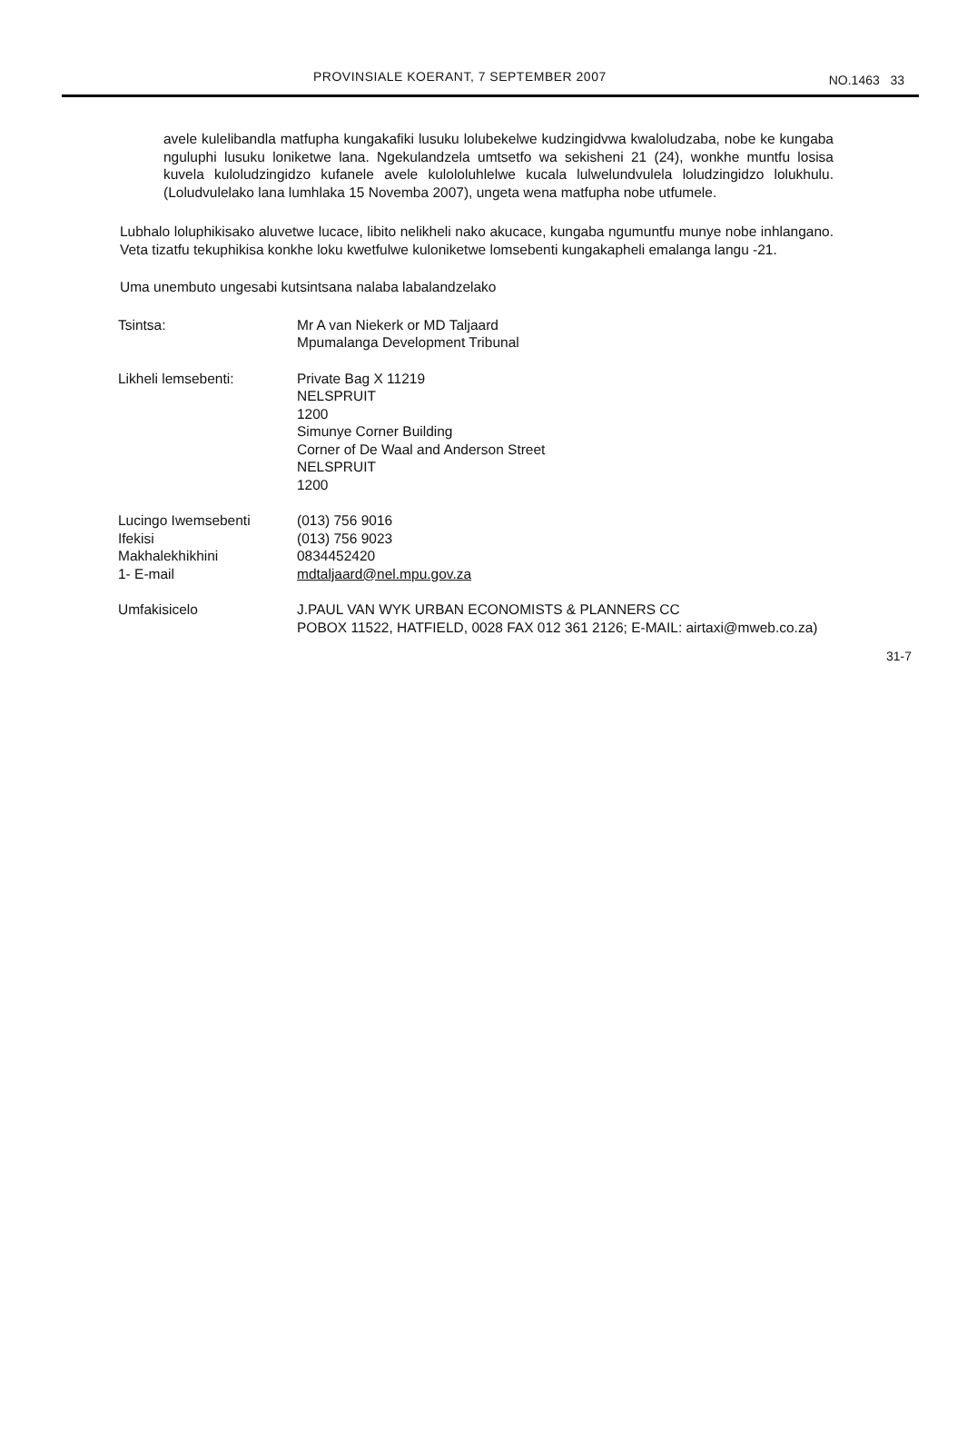PROVINSIALE KOERANT, 7 SEPTEMBER 2007 NO.1463 33
avele kulelibandla matfupha kungakafiki lusuku lolubekelwe kudzingidvwa kwaloludzaba, nobe ke kungaba nguluphi lusuku loniketwe lana. Ngekulandzela umtsetfo wa sekisheni 21 (24), wonkhe muntfu losisa kuvela kuloludzingidzo kufanele avele kulololuhlelwe kucala lulwelundvulela loludzingidzo lolukhulu. (Loludvulelako lana lumhlaka 15 Novemba 2007), ungeta wena matfupha nobe utfumele.
Lubhalo loluphikisako aluvetwe lucace, libito nelikheli nako akucace, kungaba ngumuntfu munye nobe inhlangano. Veta tizatfu tekuphikisa konkhe loku kwetfulwe kuloniketwe lomsebenti kungakapheli emalanga langu -21.
Uma unembuto ungesabi kutsintsana nalaba labalandzelako
| Tsintsa: | Mr A van Niekerk or MD Taljaard Mpumalanga Development Tribunal |
| Likheli lemsebenti: | Private Bag X 11219 NELSPRUIT 1200 Simunye Corner Building Corner of De Waal and Anderson Street NELSPRUIT 1200 |
| Lucingo Iwemsebenti | (013) 756 9016 |
| Ifekisi | (013) 756 9023 |
| Makhalekhikhini | 0834452420 |
| 1- E-mail | mdtaljaard@nel.mpu.gov.za |
| Umfakisicelo | J.PAUL VAN WYK URBAN ECONOMISTS & PLANNERS CC POBOX 11522, HATFIELD, 0028 FAX 012 361 2126; E-MAIL: airtaxi@mweb.co.za) |
31-7